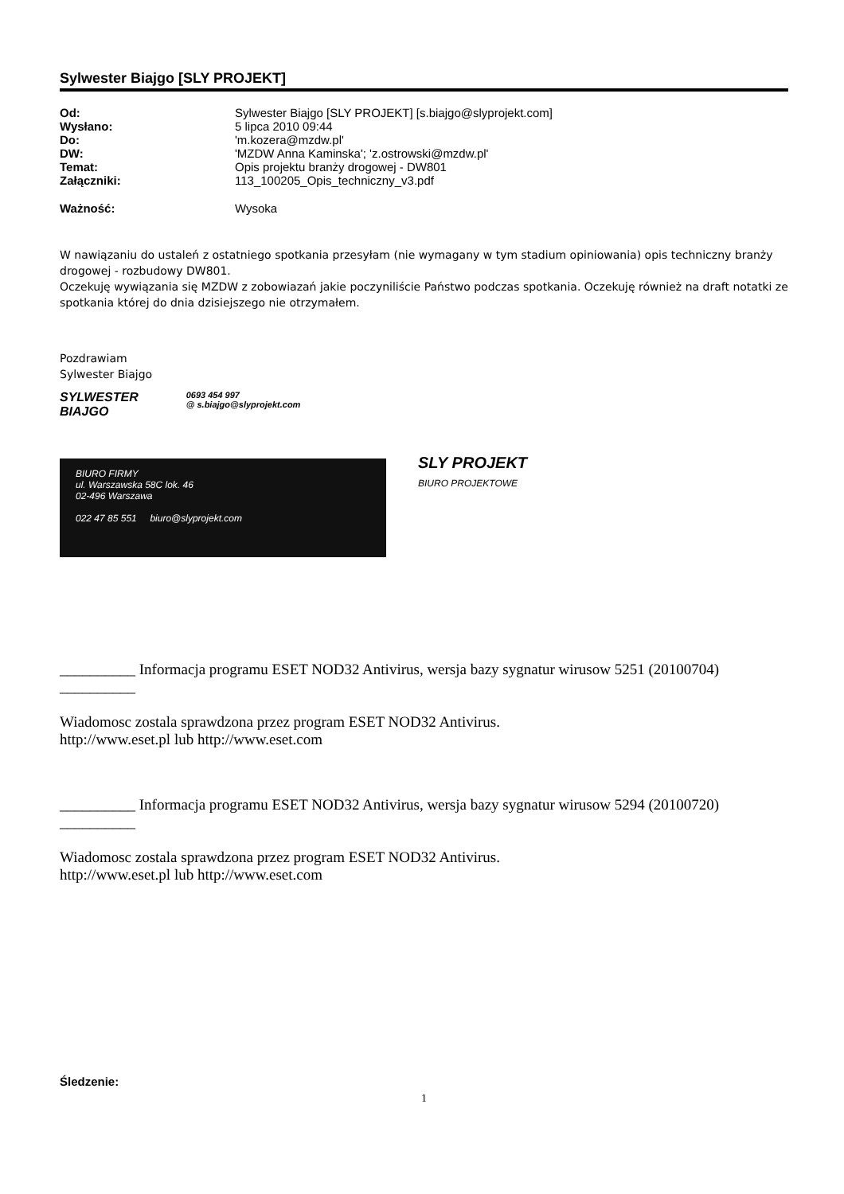Sylwester Biajgo [SLY PROJEKT]
| Od: | Sylwester Biajgo [SLY PROJEKT] [s.biajgo@slyprojekt.com] |
| Wysłano: | 5 lipca 2010 09:44 |
| Do: | 'm.kozera@mzdw.pl' |
| DW: | 'MZDW Anna Kaminska'; 'z.ostrowski@mzdw.pl' |
| Temat: | Opis projektu branży drogowej - DW801 |
| Załączniki: | 113_100205_Opis_techniczny_v3.pdf |
| Ważność: | Wysoka |
W nawiązaniu do ustaleń z ostatniego spotkania przesyłam (nie wymagany w tym stadium opiniowania) opis techniczny branży drogowej - rozbudowy DW801.
Oczekuję wywiązania się MZDW z zobowiazań jakie poczyniliście Państwo podczas spotkania. Oczekuję również na draft notatki ze spotkania której do dnia dzisiejszego nie otrzymałem.
Pozdrawiam
Sylwester Biajgo
SYLWESTER
BIAJGO
0693 454 997
@ s.biajgo@slyprojekt.com
BIURO FIRMY
ul. Warszawska 58C lok. 46
02-496 Warszawa
022 47 85 551 biuro@slyprojekt.com
SLY PROJEKT
BIURO PROJEKTOWE
__________ Informacja programu ESET NOD32 Antivirus, wersja bazy sygnatur wirusow 5251 (20100704) __________
Wiadomosc zostala sprawdzona przez program ESET NOD32 Antivirus.
http://www.eset.pl lub http://www.eset.com
__________ Informacja programu ESET NOD32 Antivirus, wersja bazy sygnatur wirusow 5294 (20100720) __________
Wiadomosc zostala sprawdzona przez program ESET NOD32 Antivirus.
http://www.eset.pl lub http://www.eset.com
Śledzenie:
1